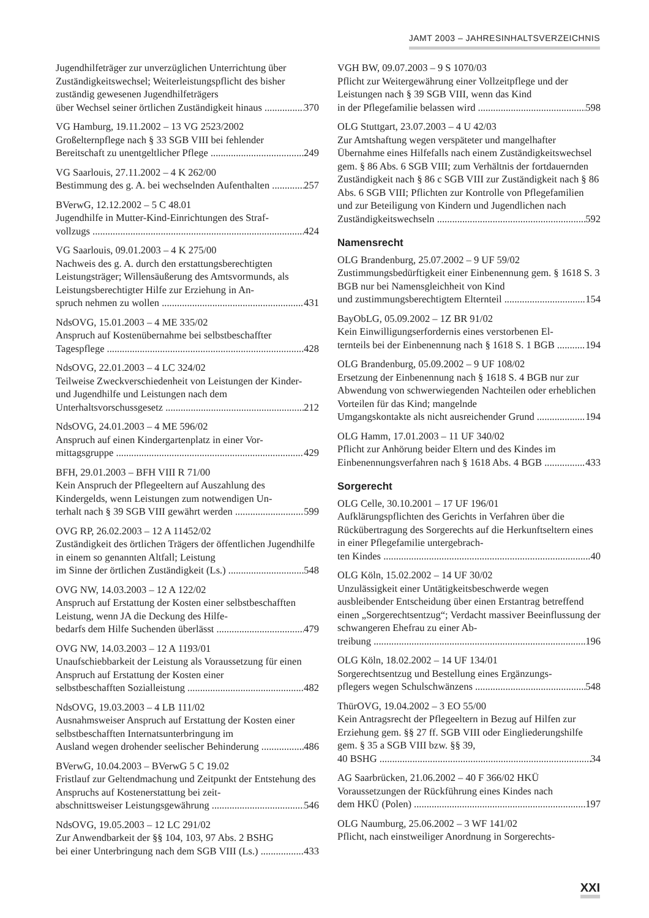JAMT 2003 – JAHRESINHALTSVERZEICHNIS
Jugendhilfeträger zur unverzüglichen Unterrichtung über Zuständigkeitswechsel; Weiterleistungspflicht des bisher zuständig gewesenen Jugendhilfeträgers
über Wechsel seiner örtlichen Zuständigkeit hinaus 370
VG Hamburg, 19.11.2002 – 13 VG 2523/2002
Großelternpflege nach § 33 SGB VIII bei fehlender
Bereitschaft zu unentgeltlicher Pflege 249
VG Saarlouis, 27.11.2002 – 4 K 262/00
Bestimmung des g. A. bei wechselnden Aufenthalten 257
BVerwG, 12.12.2002 – 5 C 48.01
Jugendhilfe in Mutter-Kind-Einrichtungen des Straf-
vollzugs 424
VG Saarlouis, 09.01.2003 – 4 K 275/00
Nachweis des g. A. durch den erstattungsberechtigten Leistungsträger; Willensäußerung des Amtsvormunds, als Leistungsberechtigter Hilfe zur Erziehung in An-
spruch nehmen zu wollen 431
NdsOVG, 15.01.2003 – 4 ME 335/02
Anspruch auf Kostenübernahme bei selbstbeschaffter
Tagespflege 428
NdsOVG, 22.01.2003 – 4 LC 324/02
Teilweise Zweckverschiedenheit von Leistungen der Kinder- und Jugendhilfe und Leistungen nach dem
Unterhaltsvorschussgesetz 212
NdsOVG, 24.01.2003 – 4 ME 596/02
Anspruch auf einen Kindergartenplatz in einer Vor-
mittagsgruppe 429
BFH, 29.01.2003 – BFH VIII R 71/00
Kein Anspruch der Pflegeeltern auf Auszahlung des Kindergelds, wenn Leistungen zum notwendigen Un-
terhalt nach § 39 SGB VIII gewährt werden 599
OVG RP, 26.02.2003 – 12 A 11452/02
Zuständigkeit des örtlichen Trägers der öffentlichen Jugendhilfe in einem so genannten Altfall; Leistung
im Sinne der örtlichen Zuständigkeit (Ls.) 548
OVG NW, 14.03.2003 – 12 A 122/02
Anspruch auf Erstattung der Kosten einer selbstbe­schafften Leistung, wenn JA die Deckung des Hilfe-
bedarfs dem Hilfe Suchenden überlässt 479
OVG NW, 14.03.2003 – 12 A 1193/01
Unaufschiebbarkeit der Leistung als Voraussetzung für einen Anspruch auf Erstattung der Kosten einer
selbstbeschafften Sozialleistung 482
NdsOVG, 19.03.2003 – 4 LB 111/02
Ausnahmsweiser Anspruch auf Erstattung der Kosten einer selbstbeschafften Internatsunterbringung im
Ausland wegen drohender seelischer Behinderung 486
BVerwG, 10.04.2003 – BVerwG 5 C 19.02
Fristlauf zur Geltendmachung und Zeitpunkt der Ent­stehung des Anspruchs auf Kostenerstattung bei zeit-
abschnittsweiser Leistungsgewährung 546
NdsOVG, 19.05.2003 – 12 LC 291/02
Zur Anwendbarkeit der §§ 104, 103, 97 Abs. 2 BSHG
bei einer Unterbringung nach dem SGB VIII (Ls.) 433
VGH BW, 09.07.2003 – 9 S 1070/03
Pflicht zur Weitergewährung einer Vollzeitpflege und der Leistungen nach § 39 SGB VIII, wenn das Kind
in der Pflegefamilie belassen wird 598
OLG Stuttgart, 23.07.2003 – 4 U 42/03
Zur Amtshaftung wegen verspäteter und mangelhafter Übernahme eines Hilfefalls nach einem Zuständig­keitswechsel gem. § 86 Abs. 6 SGB VIII; zum Ver­hältnis der fortdauernden Zuständigkeit nach § 86 c SGB VIII zur Zuständigkeit nach § 86 Abs. 6 SGB VIII; Pflichten zur Kontrolle von Pflegefamilien und zur Beteiligung von Kindern und Jugendlichen nach
Zuständigkeitswechseln 592
Namensrecht
OLG Brandenburg, 25.07.2002 – 9 UF 59/02
Zustimmungsbedürftigkeit einer Einbenennung gem. § 1618 S. 3 BGB nur bei Namensgleichheit von Kind
und zustimmungsberechtigtem Elternteil 154
BayObLG, 05.09.2002 – 1Z BR 91/02
Kein Einwilligungserfordernis eines verstorbenen El-
ternteils bei der Einbenennung nach § 1618 S. 1 BGB 194
OLG Brandenburg, 05.09.2002 – 9 UF 108/02
Ersetzung der Einbenennung nach § 1618 S. 4 BGB nur zur Abwendung von schwerwiegenden Nachteilen oder erheblichen Vorteilen für das Kind; mangelnde
Umgangskontakte als nicht ausreichender Grund 194
OLG Hamm, 17.01.2003 – 11 UF 340/02
Pflicht zur Anhörung beider Eltern und des Kindes im
Einbenennungsverfahren nach § 1618 Abs. 4 BGB 433
Sorgerecht
OLG Celle, 30.10.2001 – 17 UF 196/01
Aufklärungspflichten des Gerichts in Verfahren über die Rückübertragung des Sorgerechts auf die Her­kunftseltern eines in einer Pflegefamilie untergebrach-
ten Kindes 40
OLG Köln, 15.02.2002 – 14 UF 30/02
Unzulässigkeit einer Untätigkeitsbeschwerde wegen ausbleibender Entscheidung über einen Erstantrag be­treffend einen „Sorgerechtsentzug“; Verdacht massiver Beeinflussung der schwangeren Ehefrau zu einer Ab-
treibung 196
OLG Köln, 18.02.2002 – 14 UF 134/01
Sorgerechtsentzug und Bestellung eines Ergänzungs-
pflegers wegen Schulschwänzens 548
ThürOVG, 19.04.2002 – 3 EO 55/00
Kein Antragsrecht der Pflegeeltern in Bezug auf Hilfen zur Erziehung gem. §§ 27 ff. SGB VIII oder Einglie­derungshilfe gem. § 35 a SGB VIII bzw. §§ 39,
40 BSHG 34
AG Saarbrücken, 21.06.2002 – 40 F 366/02 HKÜ
Voraussetzungen der Rückführung eines Kindes nach
dem HKÜ (Polen) 197
OLG Naumburg, 25.06.2002 – 3 WF 141/02
Pflicht, nach einstweiliger Anordnung in Sorgerechts-
XXI